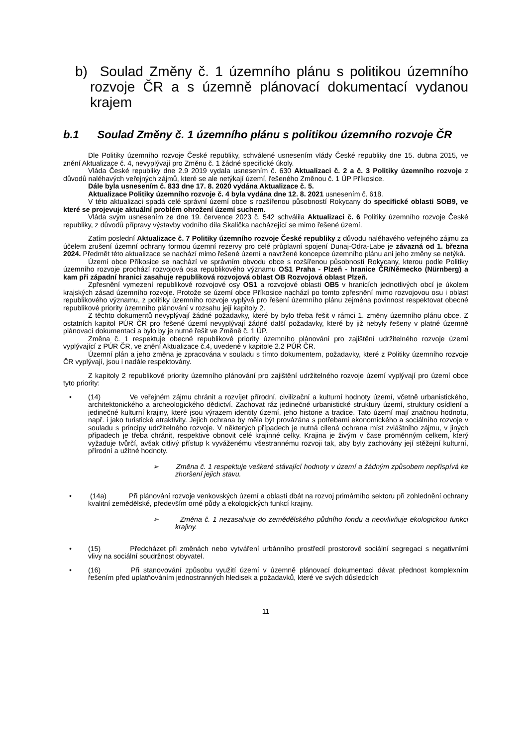b) Soulad Změny č. 1 územního plánu s politikou územního rozvoje ČR a s územně plánovací dokumentací vydanou krajem
b.1 Soulad Změny č. 1 územního plánu s politikou územního rozvoje ČR
Dle Politiky územního rozvoje České republiky, schválené usnesením vlády České republiky dne 15. dubna 2015, ve znění Aktualizace č. 4, nevyplývají pro Změnu č. 1 žádné specifické úkoly.
Vláda České republiky dne 2.9 2019 vydala usnesením č. 630 Aktualizaci č. 2 a č. 3 Politiky územního rozvoje z důvodů naléhavých veřejných zájmů, které se ale netýkají území, řešeného Změnou č. 1 ÚP Příkosice.
Dále byla usnesením č. 833 dne 17. 8. 2020 vydána Aktualizace č. 5.
Aktualizace Politiky územního rozvoje č. 4 byla vydána dne 12. 8. 2021 usnesením č. 618.
V této aktualizaci spadá celé správní území obce s rozšířenou působností Rokycany do specifické oblasti SOB9, ve které se projevuje aktuální problém ohrožení území suchem.
Vláda svým usnesením ze dne 19. července 2023 č. 542 schválila Aktualizaci č. 6 Politiky územního rozvoje České republiky, z důvodů přípravy výstavby vodního díla Skalička nacházející se mimo řešené území.
Zatím poslední Aktualizace č. 7 Politiky územního rozvoje České republiky z důvodu naléhavého veřejného zájmu za účelem zrušení územní ochrany formou územní rezervy pro celé průplavní spojení Dunaj-Odra-Labe je závazná od 1. března 2024. Předmět této aktualizace se nachází mimo řešené území a navržené koncepce územního plánu ani jeho změny se netýká.
Území obce Příkosice se nachází ve správním obvodu obce s rozšířenou působností Rokycany, kterou podle Politiky územního rozvoje prochází rozvojová osa republikového významu OS1 Praha - Plzeň - hranice ČR/Německo (Nürnberg) a kam při západní hranici zasahuje republiková rozvojová oblast OB Rozvojová oblast Plzeň.
Zpřesnění vymezení republikové rozvojové osy OS1 a rozvojové oblasti OB5 v hranicích jednotlivých obcí je úkolem krajských zásad územního rozvoje. Protože se území obce Příkosice nachází po tomto zpřesnění mimo rozvojovou osu i oblast republikového významu, z politiky územního rozvoje vyplývá pro řešení územního plánu zejména povinnost respektovat obecné republikové priority územního plánování v rozsahu její kapitoly 2.
Z těchto dokumentů nevyplývají žádné požadavky, které by bylo třeba řešit v rámci 1. změny územního plánu obce. Z ostatních kapitol PÚR ČR pro řešené území nevyplývají žádné další požadavky, které by již nebyly řešeny v platné územně plánovací dokumentaci a bylo by je nutné řešit ve Změně č. 1 ÚP.
Změna č. 1 respektuje obecné republikové priority územního plánování pro zajištění udržitelného rozvoje území vyplývající z PÚR ČR, ve znění Aktualizace č.4, uvedené v kapitole 2.2 PÚR ČR.
Územní plán a jeho změna je zpracována v souladu s tímto dokumentem, požadavky, které z Politiky územního rozvoje ČR vyplývají, jsou i nadále respektovány.
Z kapitoly 2 republikové priority územního plánování pro zajištění udržitelného rozvoje území vyplývají pro území obce tyto priority:
• (14) Ve veřejném zájmu chránit a rozvíjet přírodní, civilizační a kulturní hodnoty území, včetně urbanistického, architektonického a archeologického dědictví. Zachovat ráz jedinečné urbanistické struktury území, struktury osídlení a jedinečné kulturní krajiny, které jsou výrazem identity území, jeho historie a tradice. Tato území mají značnou hodnotu, např. i jako turistické atraktivity. Jejich ochrana by měla být provázána s potřebami ekonomického a sociálního rozvoje v souladu s principy udržitelného rozvoje. V některých případech je nutná cílená ochrana míst zvláštního zájmu, v jiných případech je třeba chránit, respektive obnovit celé krajinné celky. Krajina je živým v čase proměnným celkem, který vyžaduje tvůrčí, avšak citlivý přístup k vyváženému všestrannému rozvoji tak, aby byly zachovány její stěžejní kulturní, přírodní a užitné hodnoty.
➢ Změna č. 1 respektuje veškeré stávající hodnoty v území a žádným způsobem nepřispívá ke zhoršení jejich stavu.
• (14a) Při plánování rozvoje venkovských území a oblastí dbát na rozvoj primárního sektoru při zohlednění ochrany kvalitní zemědělské, především orné půdy a ekologických funkcí krajiny.
➢ Změna č. 1 nezasahuje do zemědělského půdního fondu a neovlivňuje ekologickou funkci krajiny.
• (15) Předcházet při změnách nebo vytváření urbánního prostředí prostorově sociální segregaci s negativními vlivy na sociální soudržnost obyvatel.
• (16) Při stanovování způsobu využití území v územně plánovací dokumentaci dávat přednost komplexním řešením před uplatňováním jednostranných hledisek a požadavků, které ve svých důsledcích
11